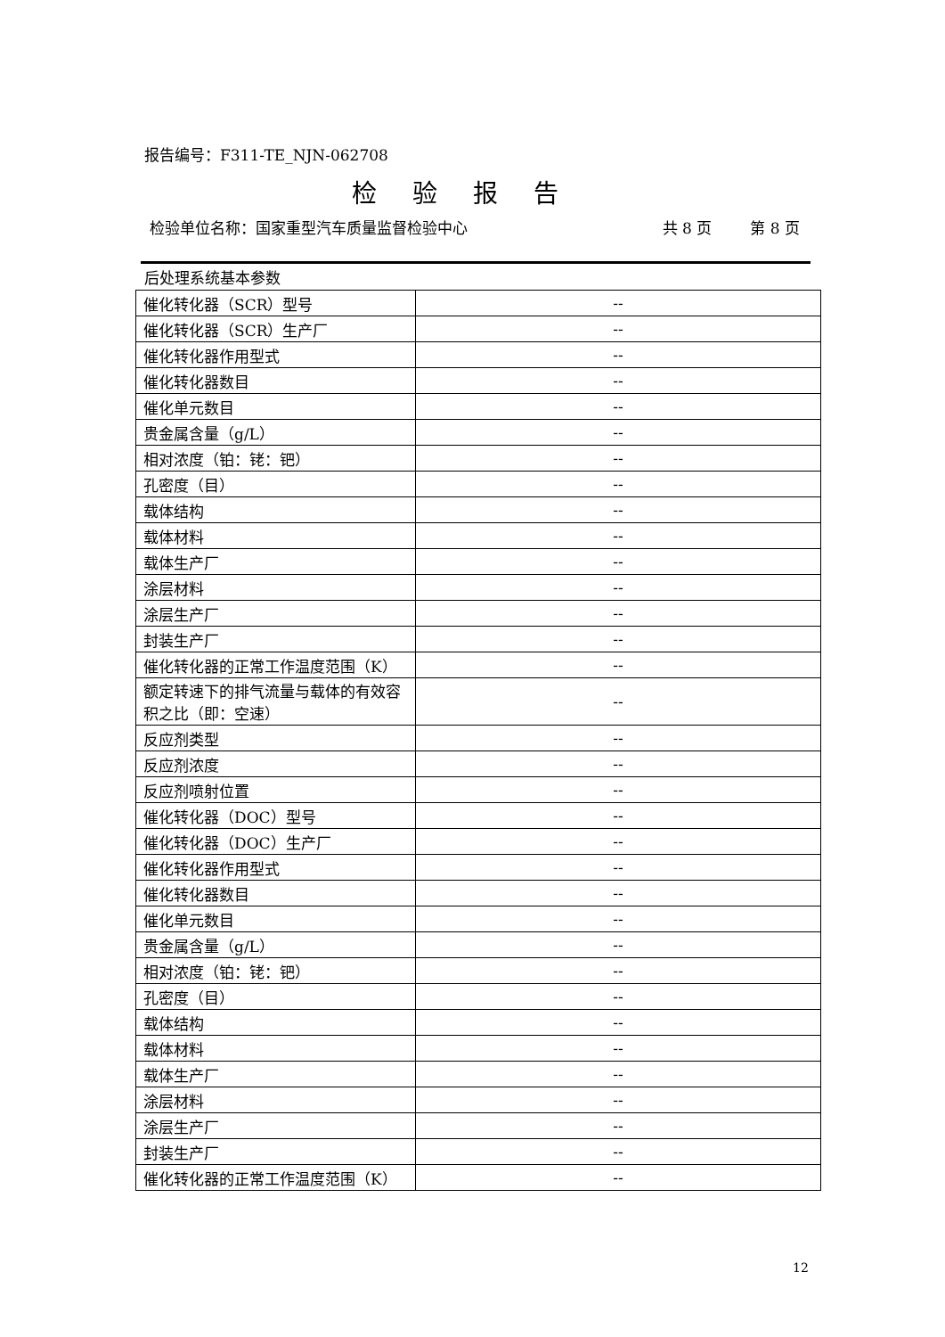报告编号：F311-TE_NJN-062708
检验报告
检验单位名称：国家重型汽车质量监督检验中心 共 8 页 第 8 页
后处理系统基本参数
| 催化转化器（SCR）型号 | -- |
| 催化转化器（SCR）生产厂 | -- |
| 催化转化器作用型式 | -- |
| 催化转化器数目 | -- |
| 催化单元数目 | -- |
| 贵金属含量（g/L） | -- |
| 相对浓度（铂：铑：钯） | -- |
| 孔密度（目） | -- |
| 载体结构 | -- |
| 载体材料 | -- |
| 载体生产厂 | -- |
| 涂层材料 | -- |
| 涂层生产厂 | -- |
| 封装生产厂 | -- |
| 催化转化器的正常工作温度范围（K） | -- |
| 额定转速下的排气流量与载体的有效容积之比（即：空速） | -- |
| 反应剂类型 | -- |
| 反应剂浓度 | -- |
| 反应剂喷射位置 | -- |
| 催化转化器（DOC）型号 | -- |
| 催化转化器（DOC）生产厂 | -- |
| 催化转化器作用型式 | -- |
| 催化转化器数目 | -- |
| 催化单元数目 | -- |
| 贵金属含量（g/L） | -- |
| 相对浓度（铂：铑：钯） | -- |
| 孔密度（目） | -- |
| 载体结构 | -- |
| 载体材料 | -- |
| 载体生产厂 | -- |
| 涂层材料 | -- |
| 涂层生产厂 | -- |
| 封装生产厂 | -- |
| 催化转化器的正常工作温度范围（K） | -- |
12